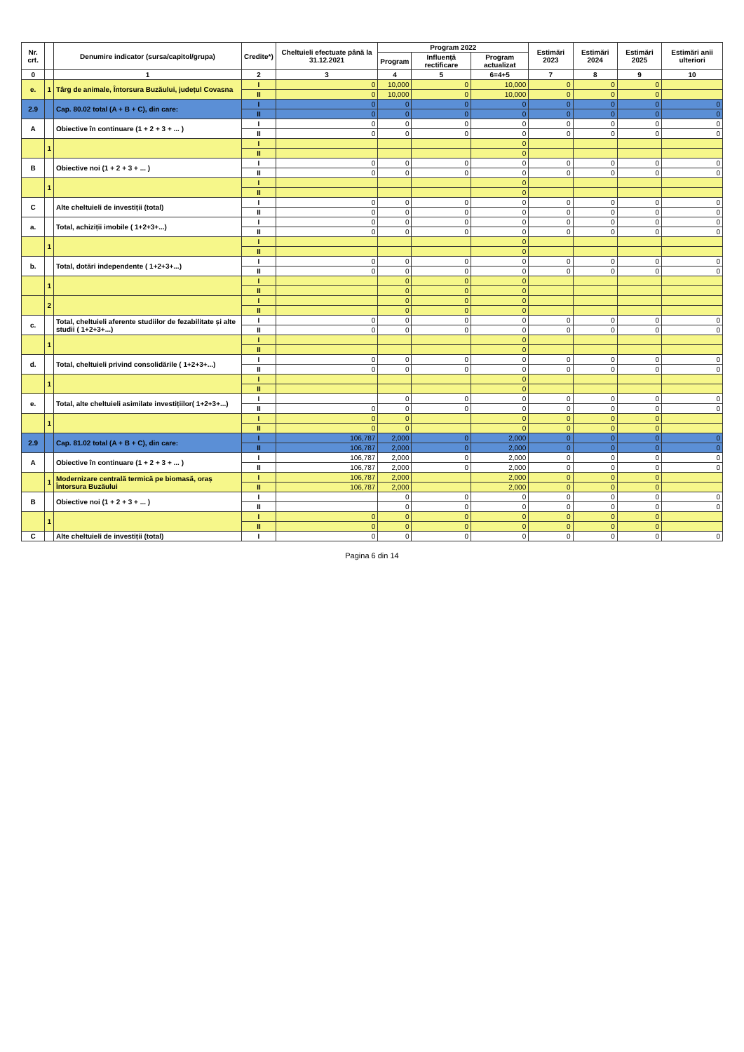| Nr. crt. | | Denumire indicator (sursa/capitol/grupa) | Credite*) | Cheltuieli efectuate până la 31.12.2021 | Program 2022 | | | Estimări 2023 | Estimări 2024 | Estimări 2025 | Estimări anii ulteriori |
| --- | --- | --- | --- | --- | --- | --- | --- | --- | --- | --- | --- |
| | | | | | Program | Influență rectificare | Program actualizat | | | | |
| 0 | | 1 | 2 | 3 | 4 | 5 | 6=4+5 | 7 | 8 | 9 | 10 |
| e. | 1 | Târg de animale, Întorsura Buzăului, județul Covasna | I | 0 | 10,000 | 0 | 10,000 | 0 | 0 | 0 | |
| | | | II | 0 | 10,000 | 0 | 10,000 | 0 | 0 | 0 | |
| 2.9 | | Cap. 80.02 total (A + B + C), din care: | I | 0 | 0 | 0 | 0 | 0 | 0 | 0 | 0 |
| | | | II | 0 | 0 | 0 | 0 | 0 | 0 | 0 | 0 |
| A | | Obiective în continuare (1 + 2 + 3 + ... ) | I | 0 | 0 | 0 | 0 | 0 | 0 | 0 | 0 |
| | | | II | 0 | 0 | 0 | 0 | 0 | 0 | 0 | 0 |
| | 1 | | I | | | | 0 | | | | |
| | | | II | | | | 0 | | | | |
| B | | Obiective noi (1 + 2 + 3 + ... ) | I | 0 | 0 | 0 | 0 | 0 | 0 | 0 | 0 |
| | | | II | 0 | 0 | 0 | 0 | 0 | 0 | 0 | 0 |
| | 1 | | I | | | | 0 | | | | |
| | | | II | | | | 0 | | | | |
| C | | Alte cheltuieli de investiții (total) | I | 0 | 0 | 0 | 0 | 0 | 0 | 0 | 0 |
| | | | II | 0 | 0 | 0 | 0 | 0 | 0 | 0 | 0 |
| a. | | Total, achiziții imobile ( 1+2+3+...) | I | 0 | 0 | 0 | 0 | 0 | 0 | 0 | 0 |
| | | | II | 0 | 0 | 0 | 0 | 0 | 0 | 0 | 0 |
| | 1 | | I | | | | 0 | | | | |
| | | | II | | | | 0 | | | | |
| b. | | Total, dotări independente ( 1+2+3+...) | I | 0 | 0 | 0 | 0 | 0 | 0 | 0 | 0 |
| | | | II | 0 | 0 | 0 | 0 | 0 | 0 | 0 | 0 |
| | 1 | | I | | 0 | 0 | 0 | | | | |
| | | | II | | 0 | 0 | 0 | | | | |
| | 2 | | I | | 0 | 0 | 0 | | | | |
| | | | II | | 0 | 0 | 0 | | | | |
| c. | | Total, cheltuieli aferente studiilor de fezabilitate și alte studii ( 1+2+3+...) | I | 0 | 0 | 0 | 0 | 0 | 0 | 0 | 0 |
| | | | II | 0 | 0 | 0 | 0 | 0 | 0 | 0 | 0 |
| | 1 | | I | | | | 0 | | | | |
| | | | II | | | | 0 | | | | |
| d. | | Total, cheltuieli privind consolidările ( 1+2+3+...) | I | 0 | 0 | 0 | 0 | 0 | 0 | 0 | 0 |
| | | | II | 0 | 0 | 0 | 0 | 0 | 0 | 0 | 0 |
| | 1 | | I | | | | 0 | | | | |
| | | | II | | | | 0 | | | | |
| e. | | Total, alte cheltuieli asimilate investițiilor( 1+2+3+...) | I | | 0 | 0 | 0 | 0 | 0 | 0 | 0 |
| | | | II | 0 | 0 | 0 | 0 | 0 | 0 | 0 | 0 |
| | 1 | | I | 0 | 0 | | 0 | 0 | 0 | 0 | |
| | | | II | 0 | 0 | | 0 | 0 | 0 | 0 | |
| 2.9 | | Cap. 81.02 total (A + B + C), din care: | I | 106,787 | 2,000 | 0 | 2,000 | 0 | 0 | 0 | 0 |
| | | | II | 106,787 | 2,000 | 0 | 2,000 | 0 | 0 | 0 | 0 |
| A | | Obiective în continuare (1 + 2 + 3 + ... ) | I | 106,787 | 2,000 | 0 | 2,000 | 0 | 0 | 0 | 0 |
| | | | II | 106,787 | 2,000 | 0 | 2,000 | 0 | 0 | 0 | 0 |
| | 1 | Modernizare centrală termică pe biomasă, oraș Întorsura Buzăului | I | 106,787 | 2,000 | | 2,000 | 0 | 0 | 0 | |
| | | | II | 106,787 | 2,000 | | 2,000 | 0 | 0 | 0 | |
| B | | Obiective noi (1 + 2 + 3 + ... ) | I | | 0 | 0 | 0 | 0 | 0 | 0 | 0 |
| | | | II | | 0 | 0 | 0 | 0 | 0 | 0 | 0 |
| | 1 | | I | 0 | 0 | 0 | 0 | 0 | 0 | 0 | |
| | | | II | 0 | 0 | 0 | 0 | 0 | 0 | 0 | |
| C | | Alte cheltuieli de investiții (total) | I | 0 | 0 | 0 | 0 | 0 | 0 | 0 | 0 |
Pagina 6 din 14